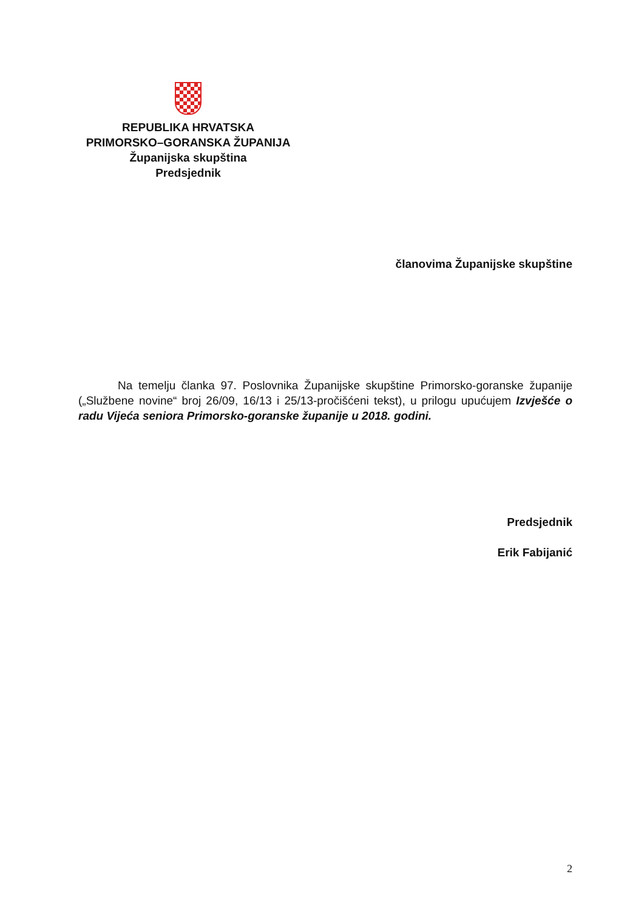REPUBLIKA HRVATSKA
PRIMORSKO–GORANSKA ŽUPANIJA
Županijska skupština
Predsjednik
članovima Županijske skupštine
Na temelju članka 97. Poslovnika Županijske skupštine Primorsko-goranske županije („Službene novine“ broj 26/09, 16/13 i 25/13-pročišćeni tekst), u prilogu upućujem Izvješće o radu Vijeća seniora Primorsko-goranske županije u 2018. godini.
Predsjednik
Erik Fabijanić
2